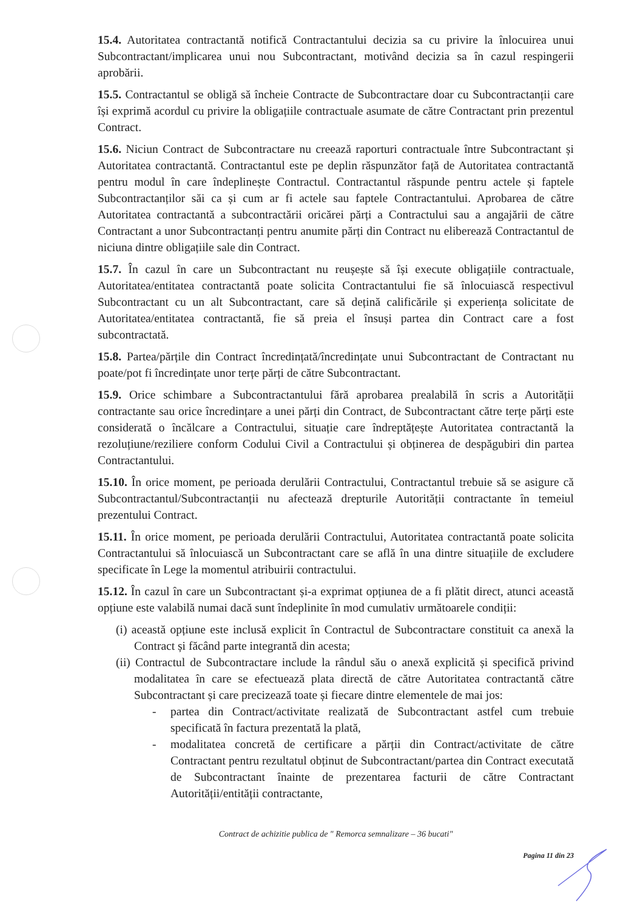15.4. Autoritatea contractantă notifică Contractantului decizia sa cu privire la înlocuirea unui Subcontractant/implicarea unui nou Subcontractant, motivând decizia sa în cazul respingerii aprobării.
15.5. Contractantul se obligă să încheie Contracte de Subcontractare doar cu Subcontractanții care își exprimă acordul cu privire la obligațiile contractuale asumate de către Contractant prin prezentul Contract.
15.6. Niciun Contract de Subcontractare nu creează raporturi contractuale între Subcontractant și Autoritatea contractantă. Contractantul este pe deplin răspunzător față de Autoritatea contractantă pentru modul în care îndeplinește Contractul. Contractantul răspunde pentru actele și faptele Subcontractanților săi ca și cum ar fi actele sau faptele Contractantului. Aprobarea de către Autoritatea contractantă a subcontractării oricărei părți a Contractului sau a angajării de către Contractant a unor Subcontractanți pentru anumite părți din Contract nu eliberează Contractantul de niciuna dintre obligațiile sale din Contract.
15.7. În cazul în care un Subcontractant nu reușește să își execute obligațiile contractuale, Autoritatea/entitatea contractantă poate solicita Contractantului fie să înlocuiască respectivul Subcontractant cu un alt Subcontractant, care să dețină calificările și experiența solicitate de Autoritatea/entitatea contractantă, fie să preia el însuși partea din Contract care a fost subcontractată.
15.8. Partea/părțile din Contract încredințată/încredințate unui Subcontractant de Contractant nu poate/pot fi încredințate unor terțe părți de către Subcontractant.
15.9. Orice schimbare a Subcontractantului fără aprobarea prealabilă în scris a Autorității contractante sau orice încredințare a unei părți din Contract, de Subcontractant către terțe părți este considerată o încălcare a Contractului, situație care îndreptățește Autoritatea contractantă la rezoluțiune/reziliere conform Codului Civil a Contractului și obținerea de despăgubiri din partea Contractantului.
15.10. În orice moment, pe perioada derulării Contractului, Contractantul trebuie să se asigure că Subcontractantul/Subcontractanții nu afectează drepturile Autorității contractante în temeiul prezentului Contract.
15.11. În orice moment, pe perioada derulării Contractului, Autoritatea contractantă poate solicita Contractantului să înlocuiască un Subcontractant care se află în una dintre situațiile de excludere specificate în Lege la momentul atribuirii contractului.
15.12. În cazul în care un Subcontractant și-a exprimat opțiunea de a fi plătit direct, atunci această opțiune este valabilă numai dacă sunt îndeplinite în mod cumulativ următoarele condiții:
(i) această opțiune este inclusă explicit în Contractul de Subcontractare constituit ca anexă la Contract și făcând parte integrantă din acesta;
(ii) Contractul de Subcontractare include la rândul său o anexă explicită și specifică privind modalitatea în care se efectuează plata directă de către Autoritatea contractantă către Subcontractant și care precizează toate și fiecare dintre elementele de mai jos:
- partea din Contract/activitate realizată de Subcontractant astfel cum trebuie specificată în factura prezentată la plată,
- modalitatea concretă de certificare a părții din Contract/activitate de către Contractant pentru rezultatul obținut de Subcontractant/partea din Contract executată de Subcontractant înainte de prezentarea facturii de către Contractant Autorității/entității contractante,
Contract de achizitie publica de " Remorca semnalizare – 36 bucati"
Pagina 11 din 23